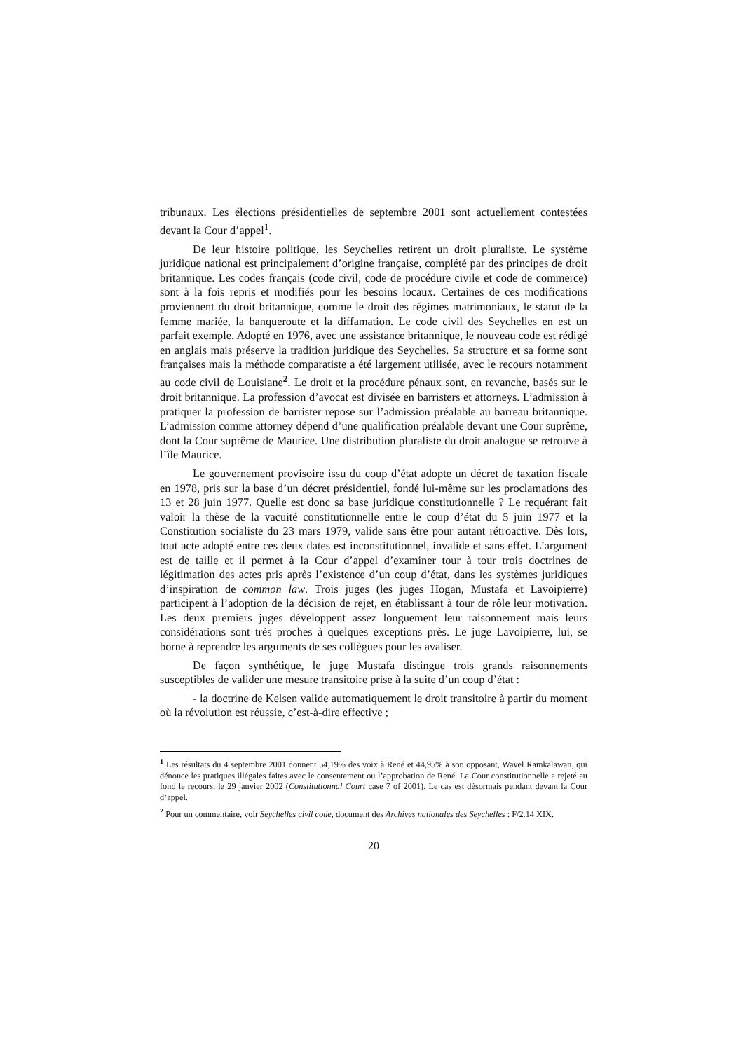tribunaux. Les élections présidentielles de septembre 2001 sont actuellement contestées devant la Cour d’appel<sup>1</sup>.
De leur histoire politique, les Seychelles retirent un droit pluraliste. Le système juridique national est principalement d’origine française, complété par des principes de droit britannique. Les codes français (code civil, code de procédure civile et code de commerce) sont à la fois repris et modifiés pour les besoins locaux. Certaines de ces modifications proviennent du droit britannique, comme le droit des régimes matrimoniaux, le statut de la femme mariée, la banqueroute et la diffamation. Le code civil des Seychelles en est un parfait exemple. Adopté en 1976, avec une assistance britannique, le nouveau code est rédigé en anglais mais préserve la tradition juridique des Seychelles. Sa structure et sa forme sont françaises mais la méthode comparatiste a été largement utilisée, avec le recours notamment au code civil de Louisiane<sup>2</sup>. Le droit et la procédure pénaux sont, en revanche, basés sur le droit britannique. La profession d’avocat est divisée en barristers et attorneys. L’admission à pratiquer la profession de barrister repose sur l’admission préalable au barreau britannique. L’admission comme attorney dépend d’une qualification préalable devant une Cour suprême, dont la Cour suprême de Maurice. Une distribution pluraliste du droit analogue se retrouve à l’île Maurice.
Le gouvernement provisoire issu du coup d’état adopte un décret de taxation fiscale en 1978, pris sur la base d’un décret présidentiel, fondé lui-même sur les proclamations des 13 et 28 juin 1977. Quelle est donc sa base juridique constitutionnelle ? Le requérant fait valoir la thèse de la vacuité constitutionnelle entre le coup d’état du 5 juin 1977 et la Constitution socialiste du 23 mars 1979, valide sans être pour autant rétroactive. Dès lors, tout acte adopté entre ces deux dates est inconstitutionnel, invalide et sans effet. L’argument est de taille et il permet à la Cour d’appel d’examiner tour à tour trois doctrines de légitimation des actes pris après l’existence d’un coup d’état, dans les systèmes juridiques d’inspiration de common law. Trois juges (les juges Hogan, Mustafa et Lavoipierre) participent à l’adoption de la décision de rejet, en établissant à tour de rôle leur motivation. Les deux premiers juges développent assez longuement leur raisonnement mais leurs considérations sont très proches à quelques exceptions près. Le juge Lavoipierre, lui, se borne à reprendre les arguments de ses collègues pour les avaliser.
De façon synthétique, le juge Mustafa distingue trois grands raisonnements susceptibles de valider une mesure transitoire prise à la suite d’un coup d’état :
- la doctrine de Kelsen valide automatiquement le droit transitoire à partir du moment où la révolution est réussie, c’est-à-dire effective ;
<sup>1</sup> Les résultats du 4 septembre 2001 donnent 54,19% des voix à René et 44,95% à son opposant, Wavel Ramkalawan, qui dénonce les pratiques illégales faites avec le consentement ou l’approbation de René. La Cour constitutionnelle a rejeté au fond le recours, le 29 janvier 2002 (Constitutionnal Court case 7 of 2001). Le cas est désormais pendant devant la Cour d’appel.
<sup>2</sup> Pour un commentaire, voir Seychelles civil code, document des Archives nationales des Seychelles : F/2.14 XIX.
20